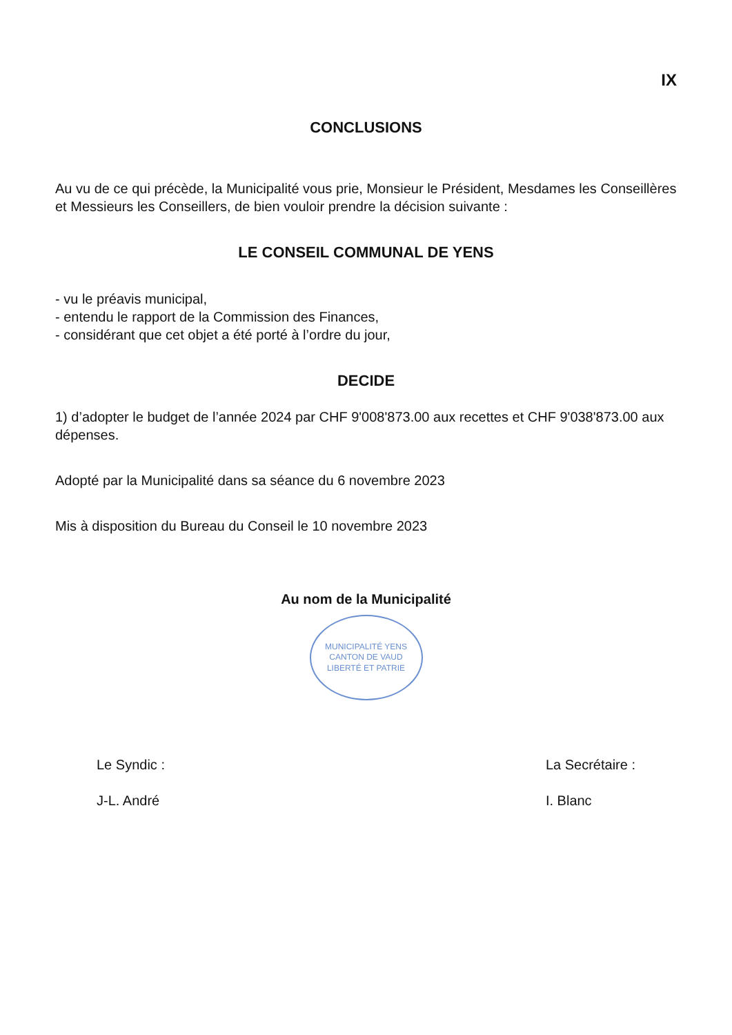IX
CONCLUSIONS
Au vu de ce qui précède, la Municipalité vous prie, Monsieur le Président, Mesdames les Conseillères et Messieurs les Conseillers, de bien vouloir prendre la décision suivante :
LE CONSEIL COMMUNAL DE YENS
- vu le préavis municipal,
- entendu le rapport de la Commission des Finances,
- considérant que cet objet a été porté à l’ordre du jour,
DECIDE
1) d’adopter le budget de l’année 2024 par CHF 9'008'873.00 aux recettes et CHF 9'038'873.00 aux dépenses.
Adopté par la Municipalité dans sa séance du 6 novembre 2023
Mis à disposition du Bureau du Conseil le 10 novembre 2023
Au nom de la Municipalité
MUNICIPALITÉ YENS
CANTON DE VAUD
LIBERTÉ ET PATRIE
Le Syndic :
J-L. André
La Secrétaire :
I. Blanc